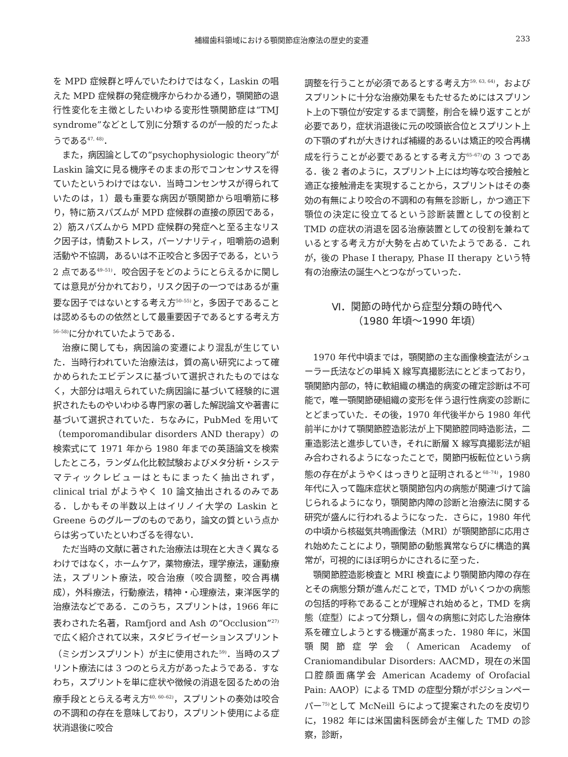補綴歯科領域における顎関節症治療法の歴史的変遷 233
を MPD 症候群と呼んでいたわけではなく，Laskin の唱えた MPD 症候群の発症機序からわかる通り，顎関節の退行性変化を主徴としたいわゆる変形性顎関節症は“TMJ syndrome”などとして別に分類するのが一般的だったようである<sup>47, 48)</sup>．
また，病因論としての“psychophysiologic theory”が Laskin 論文に見る機序そのままの形でコンセンサスを得ていたというわけではない．当時コンセンサスが得られていたのは，1）最も重要な病因が顎関節から咀嚼筋に移り，特に筋スパズムが MPD 症候群の直接の原因である，2）筋スパズムから MPD 症候群の発症へと至る主なリスク因子は，情動ストレス，パーソナリティ，咀嚼筋の過剰活動や不協調，あるいは不正咬合と多因子である，という 2 点である<sup>49–51)</sup>．咬合因子をどのようにとらえるかに関しては意見が分かれており，リスク因子の一つではあるが重要な因子ではないとする考え方<sup>50–55)</sup>と，多因子であることは認めるものの依然として最重要因子であるとする考え方<sup>56–58)</sup>に分かれていたようである．
治療に関しても，病因論の変遷により混乱が生じていた．当時行われていた治療法は，質の高い研究によって確かめられたエビデンスに基づいて選択されたものではなく，大部分は唱えられていた病因論に基づいて経験的に選択されたものやいわゆる専門家の著した解説論文や著書に基づいて選択されていた．ちなみに，PubMed を用いて（temporomandibular disorders AND therapy）の検索式にて 1971 年から 1980 年までの英語論文を検索したところ，ランダム化比較試験およびメタ分析・システマティックレビューはともにまったく抽出されず，clinical trial がようやく 10 論文抽出されるのみである．しかもその半数以上はイリノイ大学の Laskin と Greene らのグループのものであり，論文の質という点からは劣っていたといわざるを得ない．
ただ当時の文献に著された治療法は現在と大きく異なるわけではなく，ホームケア，薬物療法，理学療法，運動療法，スプリント療法，咬合治療（咬合調整，咬合再構成），外科療法，行動療法，精神・心理療法，東洋医学的治療法などである．このうち，スプリントは，1966 年に表わされた名著，Ramfjord and Ash の“Occlusion”<sup>27)</sup>で広く紹介されて以来，スタビライゼーションスプリント（ミシガンスプリント）が主に使用された<sup>59)</sup>．当時のスプリント療法には 3 つのとらえ方があったようである．すなわち，スプリントを単に症状や徴候の消退を図るための治療手段ととらえる考え方<sup>40, 60–62)</sup>，スプリントの奏効は咬合の不調和の存在を意味しており，スプリント使用による症状消退後に咬合
調整を行うことが必須であるとする考え方<sup>59, 63, 64)</sup>，およびスプリントに十分な治療効果をもたせるためにはスプリント上の下顎位が安定するまで調整，削合を繰り返すことが必要であり，症状消退後に元の咬頭嵌合位とスプリント上の下顎のずれが大きければ補綴的あるいは矯正的咬合再構成を行うことが必要であるとする考え方<sup>65–67)</sup>の 3 つである．後 2 者のように，スプリント上には均等な咬合接触と適正な接触滑走を実現することから，スプリントはその奏効の有無により咬合の不調和の有無を診断し，かつ適正下顎位の決定に役立てるという診断装置としての役割と TMD の症状の消退を図る治療装置としての役割を兼ねているとする考え方が大勢を占めていたようである．これが，後の Phase I therapy, Phase II therapy という特有の治療法の誕生へとつながっていった．
Ⅵ．関節の時代から症型分類の時代へ
（1980 年頃～1990 年頃）
1970 年代中頃までは，顎関節の主な画像検査法がシューラー氏法などの単純 X 線写真撮影法にとどまっており，顎関節内部の，特に軟組織の構造的病変の確定診断は不可能で，唯一顎関節硬組織の変形を伴う退行性病変の診断にとどまっていた．その後，1970 年代後半から 1980 年代前半にかけて顎関節腔造影法が上下関節腔同時造影法，二重造影法と進歩していき，それに断層 X 線写真撮影法が組み合わされるようになったことで，関節円板転位という病態の存在がようやくはっきりと証明されると<sup>68–74)</sup>，1980 年代に入って臨床症状と顎関節包内の病態が関連づけて論じられるようになり，顎関節内障の診断と治療法に関する研究が盛んに行われるようになった．さらに，1980 年代の中頃から核磁気共鳴画像法（MRI）が顎関節部に応用され始めたことにより，顎関節の動態異常ならびに構造的異常が，可視的にほぼ明らかにされるに至った．
顎関節腔造影検査と MRI 検査により顎関節内障の存在とその病態分類が進んだことで，TMD がいくつかの病態の包括的呼称であることが理解され始めると，TMD を病態（症型）によって分類し，個々の病態に対応した治療体系を確立しようとする機運が高まった．1980 年に，米国顎関節症学会（American Academy of Craniomandibular Disorders: AACMD，現在の米国口腔顔面痛学会 American Academy of Orofacial Pain: AAOP）による TMD の症型分類がポジションペーパー<sup>75)</sup>として McNeill らによって提案されたのを皮切りに，1982 年には米国歯科医師会が主催した TMD の診察，診断，